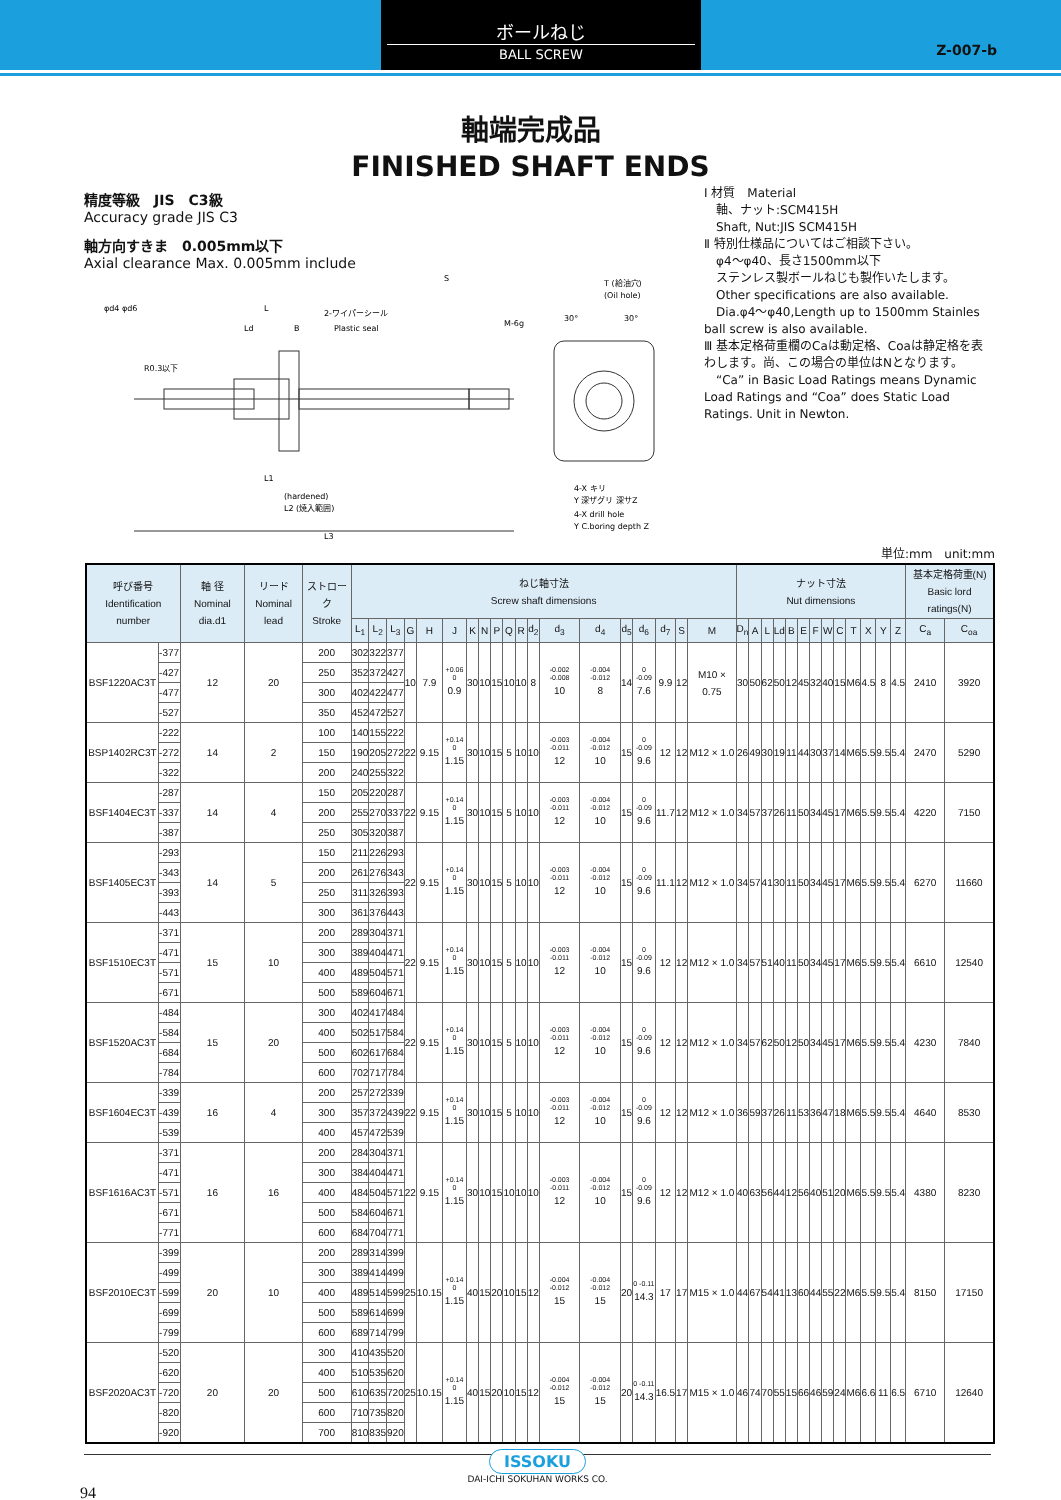ボールねじ
BALL SCREW
Z-007-b
軸端完成品
FINISHED SHAFT ENDS
精度等級　JIS　C3級
Accuracy grade JIS C3
軸方向すきま　0.005mm以下
Axial clearance Max. 0.005mm include
L
Ld
B
2-ワイパーシール
Plastic seal
S
M-6g
(hardened)
L2 (焼入範囲)
L1
L3
R0.3以下
φd4 φd6
T (給油穴)
(Oil hole)
30°
30°
4-X キリ
Y 深ザグリ 深サZ
4-X drill hole
Y C.boring depth Z
Ⅰ 材質　Material
　軸、ナット:SCM415H
　Shaft, Nut:JIS SCM415H
Ⅱ 特別仕様品についてはご相談下さい。
　φ4〜φ40、長さ1500mm以下
　ステンレス製ボールねじも製作いたします。
　Other specifications are also available.
　Dia.φ4〜φ40,Length up to 1500mm Stainles ball screw is also available.
Ⅲ 基本定格荷重欄のCaは動定格、Coaは静定格を表わします。尚、この場合の単位はNとなります。
　“Ca” in Basic Load Ratings means Dynamic Load Ratings and “Coa” does Static Load Ratings. Unit in Newton.
単位:mm　unit:mm
| 呼び番号 Identification number | | 軸 径 Nominal dia.d1 | リード Nominal lead | ストローク Stroke | ねじ軸寸法 Screw shaft dimensions | | | | | | | | | | | | | | | | | | | ナット寸法 Nut dimensions | | | | | | | | | | | | | 基本定格荷重(N) Basic lord ratings(N) | |
| --- | --- | --- | --- | --- | --- | --- | --- | --- | --- | --- | --- | --- | --- | --- | --- | --- | --- | --- | --- | --- | --- | --- | --- | --- | --- | --- | --- | --- | --- | --- | --- | --- | --- | --- | --- | --- | --- | --- |
| | | | | | L<sub>1</sub> | L<sub>2</sub> | L<sub>3</sub> | G | H | J | K | N | P | Q | R | d<sub>2</sub> | d<sub>3</sub> | d<sub>4</sub> | d<sub>5</sub> | d<sub>6</sub> | d<sub>7</sub> | S | M | D<sub>n</sub> | A | L | Ld | B | E | F | W | C | T | X | Y | Z | C<sub>a</sub> | C<sub>oa</sub> |
| BSF1220AC3T | -377 | 12 | 20 | 200 | 302 | 322 | 377 | 10 | 7.9 | +0.06 0 0.9 | 30 | 10 | 15 | 10 | 10 | 8 | -0.002 -0.008 10 | -0.004 -0.012 8 | 14 | 0 -0.09 7.6 | 9.9 | 12 | M10 × 0.75 | 30 | 50 | 62 | 50 | 12 | 45 | 32 | 40 | 15 | M6 | 4.5 | 8 | 4.5 | 2410 | 3920 |
| | -427 | | | 250 | 352 | 372 | 427 | | | | | | | | | | | | | | | | | | | | | | | | | | | | | | | |
| | -477 | | | 300 | 402 | 422 | 477 | | | | | | | | | | | | | | | | | | | | | | | | | | | | | | | |
| | -527 | | | 350 | 452 | 472 | 527 | | | | | | | | | | | | | | | | | | | | | | | | | | | | | | | |
| BSP1402RC3T | -222 | 14 | 2 | 100 | 140 | 155 | 222 | 22 | 9.15 | +0.14 0 1.15 | 30 | 10 | 15 | 5 | 10 | 10 | -0.003 -0.011 12 | -0.004 -0.012 10 | 15 | 0 -0.09 9.6 | 12 | 12 | M12 × 1.0 | 26 | 49 | 30 | 19 | 11 | 44 | 30 | 37 | 14 | M6 | 5.5 | 9.5 | 5.4 | 2470 | 5290 |
| | -272 | | | 150 | 190 | 205 | 272 | | | | | | | | | | | | | | | | | | | | | | | | | | | | | | | |
| | -322 | | | 200 | 240 | 255 | 322 | | | | | | | | | | | | | | | | | | | | | | | | | | | | | | | |
| BSF1404EC3T | -287 | 14 | 4 | 150 | 205 | 220 | 287 | 22 | 9.15 | +0.14 0 1.15 | 30 | 10 | 15 | 5 | 10 | 10 | -0.003 -0.011 12 | -0.004 -0.012 10 | 15 | 0 -0.09 9.6 | 11.7 | 12 | M12 × 1.0 | 34 | 57 | 37 | 26 | 11 | 50 | 34 | 45 | 17 | M6 | 5.5 | 9.5 | 5.4 | 4220 | 7150 |
| | -337 | | | 200 | 255 | 270 | 337 | | | | | | | | | | | | | | | | | | | | | | | | | | | | | | | |
| | -387 | | | 250 | 305 | 320 | 387 | | | | | | | | | | | | | | | | | | | | | | | | | | | | | | | |
| BSF1405EC3T | -293 | 14 | 5 | 150 | 211 | 226 | 293 | 22 | 9.15 | +0.14 0 1.15 | 30 | 10 | 15 | 5 | 10 | 10 | -0.003 -0.011 12 | -0.004 -0.012 10 | 15 | 0 -0.09 9.6 | 11.1 | 12 | M12 × 1.0 | 34 | 57 | 41 | 30 | 11 | 50 | 34 | 45 | 17 | M6 | 5.5 | 9.5 | 5.4 | 6270 | 11660 |
| | -343 | | | 200 | 261 | 276 | 343 | | | | | | | | | | | | | | | | | | | | | | | | | | | | | | | |
| | -393 | | | 250 | 311 | 326 | 393 | | | | | | | | | | | | | | | | | | | | | | | | | | | | | | | |
| | -443 | | | 300 | 361 | 376 | 443 | | | | | | | | | | | | | | | | | | | | | | | | | | | | | | | |
| BSF1510EC3T | -371 | 15 | 10 | 200 | 289 | 304 | 371 | 22 | 9.15 | +0.14 0 1.15 | 30 | 10 | 15 | 5 | 10 | 10 | -0.003 -0.011 12 | -0.004 -0.012 10 | 15 | 0 -0.09 9.6 | 12 | 12 | M12 × 1.0 | 34 | 57 | 51 | 40 | 11 | 50 | 34 | 45 | 17 | M6 | 5.5 | 9.5 | 5.4 | 6610 | 12540 |
| | -471 | | | 300 | 389 | 404 | 471 | | | | | | | | | | | | | | | | | | | | | | | | | | | | | | | |
| | -571 | | | 400 | 489 | 504 | 571 | | | | | | | | | | | | | | | | | | | | | | | | | | | | | | | |
| | -671 | | | 500 | 589 | 604 | 671 | | | | | | | | | | | | | | | | | | | | | | | | | | | | | | | |
| BSF1520AC3T | -484 | 15 | 20 | 300 | 402 | 417 | 484 | 22 | 9.15 | +0.14 0 1.15 | 30 | 10 | 15 | 5 | 10 | 10 | -0.003 -0.011 12 | -0.004 -0.012 10 | 15 | 0 -0.09 9.6 | 12 | 12 | M12 × 1.0 | 34 | 57 | 62 | 50 | 12 | 50 | 34 | 45 | 17 | M6 | 5.5 | 9.5 | 5.4 | 4230 | 7840 |
| | -584 | | | 400 | 502 | 517 | 584 | | | | | | | | | | | | | | | | | | | | | | | | | | | | | | | |
| | -684 | | | 500 | 602 | 617 | 684 | | | | | | | | | | | | | | | | | | | | | | | | | | | | | | | |
| | -784 | | | 600 | 702 | 717 | 784 | | | | | | | | | | | | | | | | | | | | | | | | | | | | | | | |
| BSF1604EC3T | -339 | 16 | 4 | 200 | 257 | 272 | 339 | 22 | 9.15 | +0.14 0 1.15 | 30 | 10 | 15 | 5 | 10 | 10 | -0.003 -0.011 12 | -0.004 -0.012 10 | 15 | 0 -0.09 9.6 | 12 | 12 | M12 × 1.0 | 36 | 59 | 37 | 26 | 11 | 53 | 36 | 47 | 18 | M6 | 5.5 | 9.5 | 5.4 | 4640 | 8530 |
| | -439 | | | 300 | 357 | 372 | 439 | | | | | | | | | | | | | | | | | | | | | | | | | | | | | | | |
| | -539 | | | 400 | 457 | 472 | 539 | | | | | | | | | | | | | | | | | | | | | | | | | | | | | | | |
| BSF1616AC3T | -371 | 16 | 16 | 200 | 284 | 304 | 371 | 22 | 9.15 | +0.14 0 1.15 | 30 | 10 | 15 | 10 | 10 | 10 | -0.003 -0.011 12 | -0.004 -0.012 10 | 15 | 0 -0.09 9.6 | 12 | 12 | M12 × 1.0 | 40 | 63 | 56 | 44 | 12 | 56 | 40 | 51 | 20 | M6 | 5.5 | 9.5 | 5.4 | 4380 | 8230 |
| | -471 | | | 300 | 384 | 404 | 471 | | | | | | | | | | | | | | | | | | | | | | | | | | | | | | | |
| | -571 | | | 400 | 484 | 504 | 571 | | | | | | | | | | | | | | | | | | | | | | | | | | | | | | | |
| | -671 | | | 500 | 584 | 604 | 671 | | | | | | | | | | | | | | | | | | | | | | | | | | | | | | | |
| | -771 | | | 600 | 684 | 704 | 771 | | | | | | | | | | | | | | | | | | | | | | | | | | | | | | | |
| BSF2010EC3T | -399 | 20 | 10 | 200 | 289 | 314 | 399 | 25 | 10.15 | +0.14 0 1.15 | 40 | 15 | 20 | 10 | 15 | 12 | -0.004 -0.012 15 | -0.004 -0.012 15 | 20 | 0 -0.11 14.3 | 17 | 17 | M15 × 1.0 | 44 | 67 | 54 | 41 | 13 | 60 | 44 | 55 | 22 | M6 | 5.5 | 9.5 | 5.4 | 8150 | 17150 |
| | -499 | | | 300 | 389 | 414 | 499 | | | | | | | | | | | | | | | | | | | | | | | | | | | | | | | |
| | -599 | | | 400 | 489 | 514 | 599 | | | | | | | | | | | | | | | | | | | | | | | | | | | | | | | |
| | -699 | | | 500 | 589 | 614 | 699 | | | | | | | | | | | | | | | | | | | | | | | | | | | | | | | |
| | -799 | | | 600 | 689 | 714 | 799 | | | | | | | | | | | | | | | | | | | | | | | | | | | | | | | |
| BSF2020AC3T | -520 | 20 | 20 | 300 | 410 | 435 | 520 | 25 | 10.15 | +0.14 0 1.15 | 40 | 15 | 20 | 10 | 15 | 12 | -0.004 -0.012 15 | -0.004 -0.012 15 | 20 | 0 -0.11 14.3 | 16.5 | 17 | M15 × 1.0 | 46 | 74 | 70 | 55 | 15 | 66 | 46 | 59 | 24 | M6 | 6.6 | 11 | 6.5 | 6710 | 12640 |
| | -620 | | | 400 | 510 | 535 | 620 | | | | | | | | | | | | | | | | | | | | | | | | | | | | | | | |
| | -720 | | | 500 | 610 | 635 | 720 | | | | | | | | | | | | | | | | | | | | | | | | | | | | | | | |
| | -820 | | | 600 | 710 | 735 | 820 | | | | | | | | | | | | | | | | | | | | | | | | | | | | | | | |
| | -920 | | | 700 | 810 | 835 | 920 | | | | | | | | | | | | | | | | | | | | | | | | | | | | | | | |
ISSOKU
DAI-ICHI SOKUHAN WORKS CO.
94